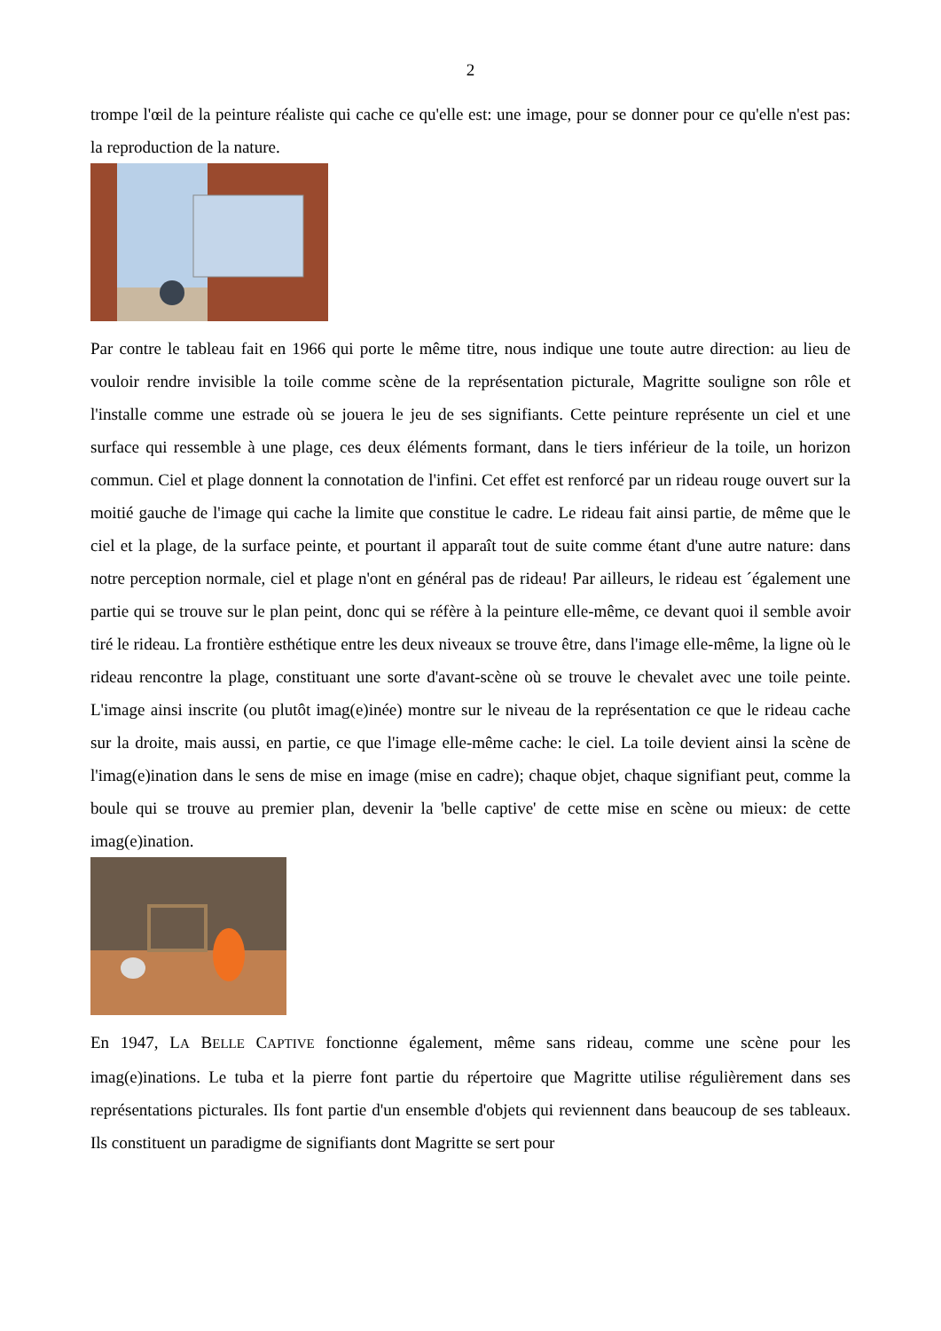2
trompe l'œil de la peinture réaliste qui cache ce qu'elle est: une image, pour se donner pour ce qu'elle n'est pas: la reproduction de la nature.
Par contre le tableau fait en 1966 qui porte le même titre, nous indique une toute autre direction: au lieu de vouloir rendre invisible la toile comme scène de la représentation picturale, Magritte souligne son rôle et l'installe comme une estrade où se jouera le jeu de ses signifiants. Cette peinture représente un ciel et une surface qui ressemble à une plage, ces deux éléments formant, dans le tiers inférieur de la toile, un horizon commun. Ciel et plage donnent la connotation de l'infini. Cet effet est renforcé par un rideau rouge ouvert sur la moitié gauche de l'image qui cache la limite que constitue le cadre. Le rideau fait ainsi partie, de même que le ciel et la plage, de la surface peinte, et pourtant il apparaît tout de suite comme étant d'une autre nature: dans notre perception normale, ciel et plage n'ont en général pas de rideau! Par ailleurs, le rideau est ´également une partie qui se trouve sur le plan peint, donc qui se réfère à la peinture elle-même, ce devant quoi il semble avoir tiré le rideau. La frontière esthétique entre les deux niveaux se trouve être, dans l'image elle-même, la ligne où le rideau rencontre la plage, constituant une sorte d'avant-scène où se trouve le chevalet avec une toile peinte. L'image ainsi inscrite (ou plutôt imag(e)inée) montre sur le niveau de la représentation ce que le rideau cache sur la droite, mais aussi, en partie, ce que l'image elle-même cache: le ciel. La toile devient ainsi la scène de l'imag(e)ination dans le sens de mise en image (mise en cadre); chaque objet, chaque signifiant peut, comme la boule qui se trouve au premier plan, devenir la 'belle captive' de cette mise en scène ou mieux: de cette imag(e)ination.
En 1947, LA BELLE CAPTIVE fonctionne également, même sans rideau, comme une scène pour les imag(e)inations. Le tuba et la pierre font partie du répertoire que Magritte utilise régulièrement dans ses représentations picturales. Ils font partie d'un ensemble d'objets qui reviennent dans beaucoup de ses tableaux. Ils constituent un paradigme de signifiants dont Magritte se sert pour